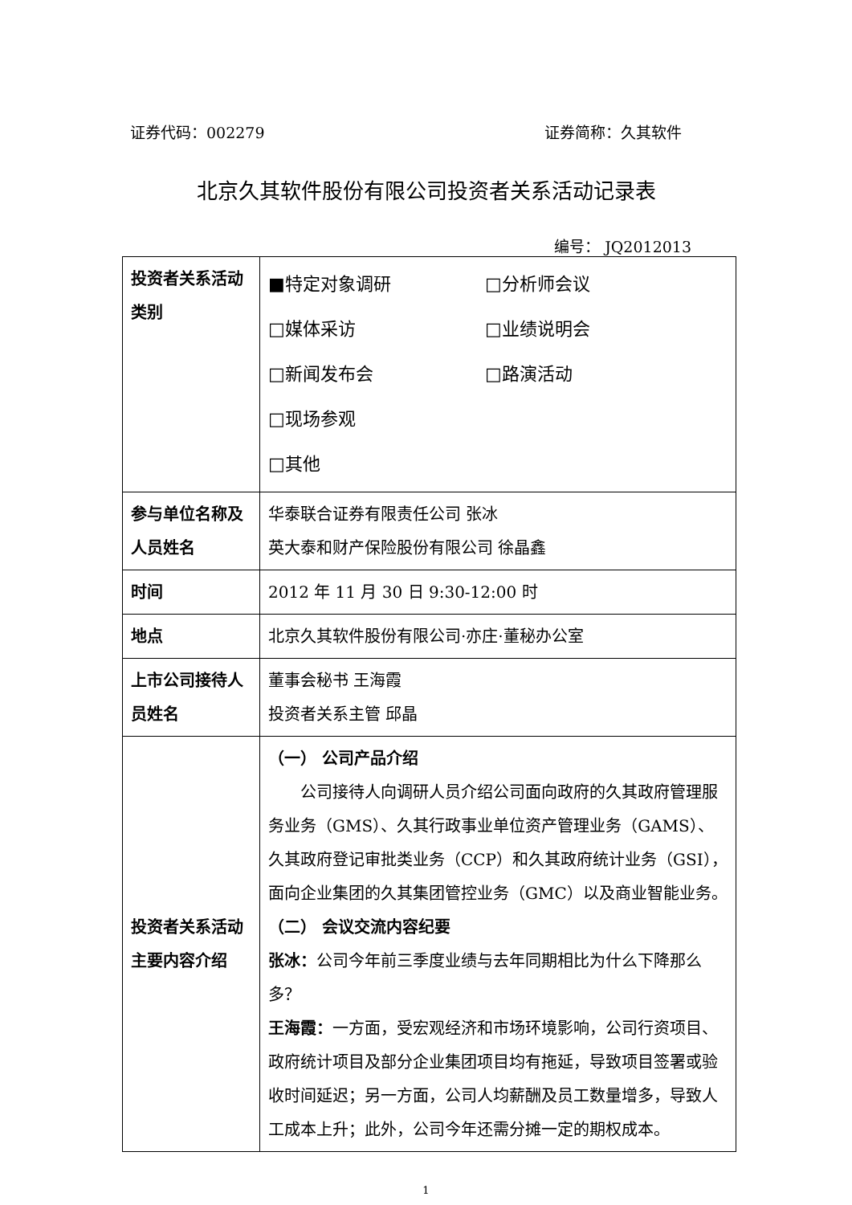证券代码：002279 证券简称：久其软件
北京久其软件股份有限公司投资者关系活动记录表
编号： JQ2012013
| 投资者关系活动类别 | ■特定对象调研 □分析师会议 □媒体采访 □业绩说明会 □新闻发布会 □路演活动 □现场参观 □其他 |
| 参与单位名称及人员姓名 | 华泰联合证券有限责任公司 张冰 英大泰和财产保险股份有限公司 徐晶鑫 |
| 时间 | 2012 年 11 月 30 日 9:30-12:00 时 |
| 地点 | 北京久其软件股份有限公司·亦庄·董秘办公室 |
| 上市公司接待人员姓名 | 董事会秘书 王海霞 投资者关系主管 邱晶 |
| 投资者关系活动主要内容介绍 | （一） 公司产品介绍 公司接待人向调研人员介绍公司面向政府的久其政府管理服务业务（GMS）、久其行政事业单位资产管理业务（GAMS）、久其政府登记审批类业务（CCP）和久其政府统计业务（GSI），面向企业集团的久其集团管控业务（GMC）以及商业智能业务。 （二） 会议交流内容纪要 张冰： 公司今年前三季度业绩与去年同期相比为什么下降那么多？ 王海霞： 一方面，受宏观经济和市场环境影响，公司行资项目、政府统计项目及部分企业集团项目均有拖延，导致项目签署或验收时间延迟；另一方面，公司人均薪酬及员工数量增多，导致人工成本上升；此外，公司今年还需分摊一定的期权成本。 |
1